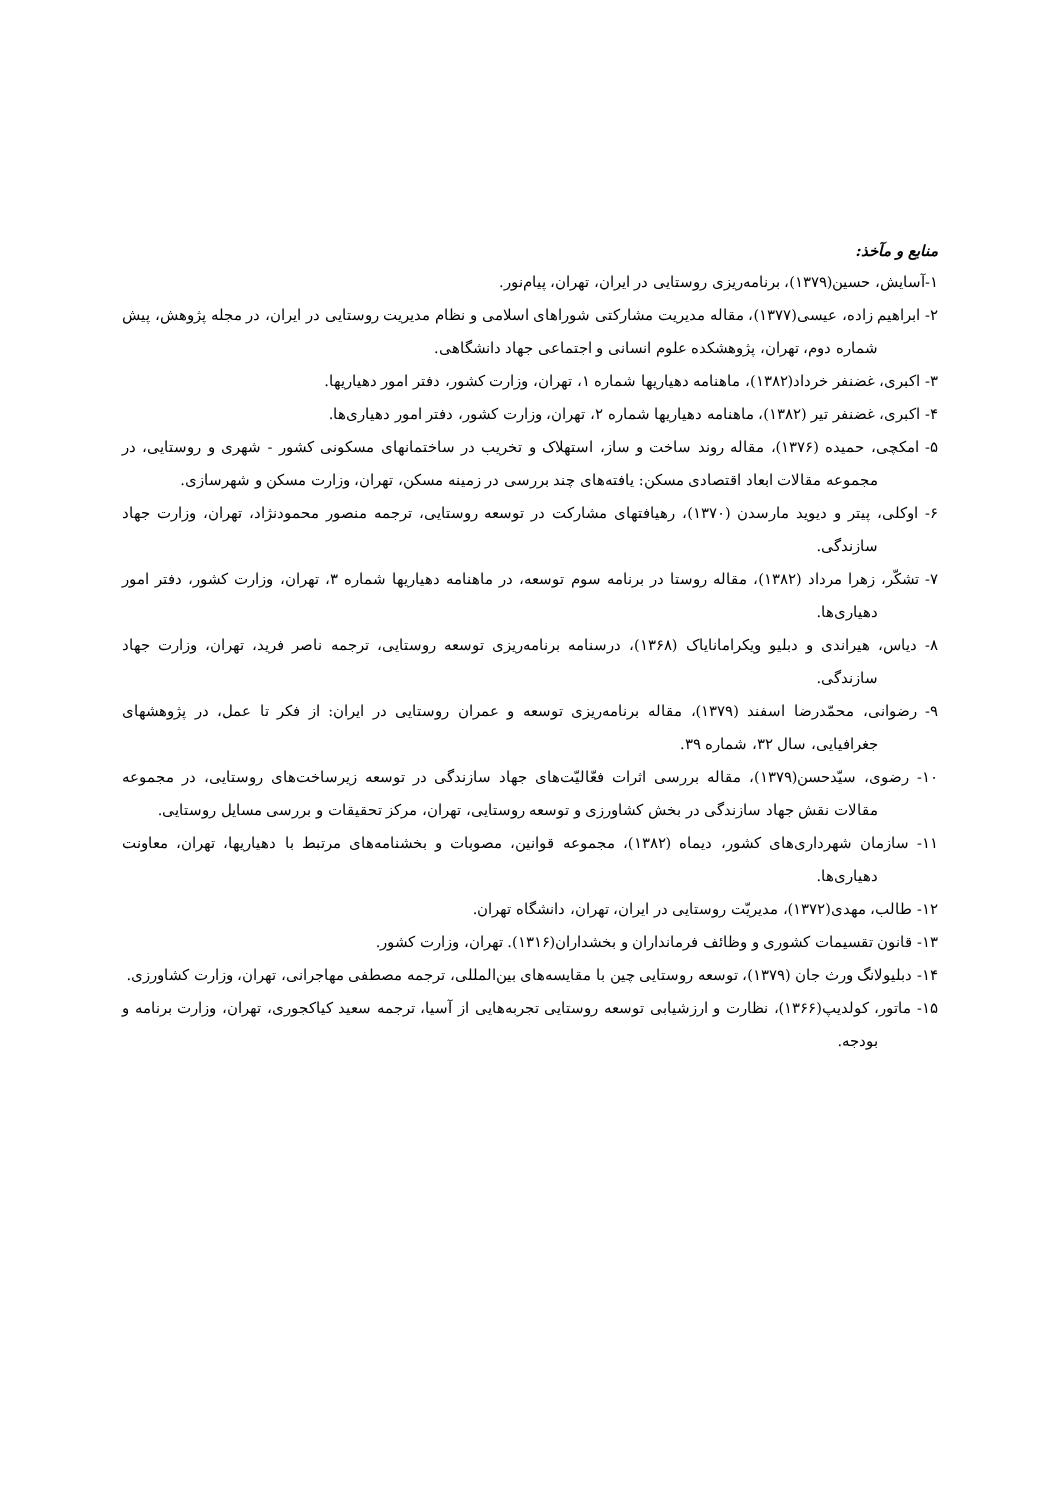منابع و مآخذ:
۱-آسایش، حسین(۱۳۷۹)، برنامه‌ریزی روستایی در ایران، تهران، پیام‌نور.
۲- ابراهیم زاده، عیسی(۱۳۷۷)، مقاله مدیریت مشارکتی شوراهای اسلامی و نظام مدیریت روستایی در ایران، در مجله پژوهش، پیش شماره دوم، تهران، پژوهشکده علوم انسانی و اجتماعی جهاد دانشگاهی.
۳- اکبری، غضنفر خرداد(۱۳۸۲)، ماهنامه دهیاریها شماره ۱، تهران، وزارت کشور، دفتر امور دهیاریها.
۴- اکبری، غضنفر تیر (۱۳۸۲)، ماهنامه دهیاریها شماره ۲، تهران، وزارت کشور، دفتر امور دهیاری‌ها.
۵- امکچی، حمیده (۱۳۷۶)، مقاله روند ساخت و ساز، استهلاک و تخریب در ساختمانهای مسکونی کشور - شهری و روستایی، در مجموعه مقالات ابعاد اقتصادی مسکن: یافته‌های چند بررسی در زمینه مسکن، تهران، وزارت مسکن و شهرسازی.
۶- اوکلی، پیتر و دیوید مارسدن (۱۳۷۰)، رهیافتهای مشارکت در توسعه روستایی، ترجمه منصور محمودنژاد، تهران، وزارت جهاد سازندگی.
۷- تشکّر، زهرا مرداد (۱۳۸۲)، مقاله روستا در برنامه سوم توسعه، در ماهنامه دهیاریها شماره ۳، تهران، وزارت کشور، دفتر امور دهیاری‌ها.
۸- دیاس، هیراندی و دبلیو ویکرامانایاک (۱۳۶۸)، درسنامه برنامه‌ریزی توسعه روستایی، ترجمه ناصر فرید، تهران، وزارت جهاد سازندگی.
۹- رضوانی، محمّدرضا اسفند (۱۳۷۹)، مقاله برنامه‌ریزی توسعه و عمران روستایی در ایران: از فکر تا عمل، در پژوهشهای جغرافیایی، سال ۳۲، شماره ۳۹.
۱۰- رضوی، سیّدحسن(۱۳۷۹)، مقاله بررسی اثرات فعّالیّت‌های جهاد سازندگی در توسعه زیرساخت‌های روستایی، در مجموعه مقالات نقش جهاد سازندگی در بخش کشاورزی و توسعه روستایی، تهران، مرکز تحقیقات و بررسی مسایل روستایی.
۱۱- سازمان شهرداری‌های کشور، دیماه (۱۳۸۲)، مجموعه قوانین، مصوبات و بخشنامه‌های مرتبط با دهیاریها، تهران، معاونت دهیاری‌ها.
۱۲- طالب، مهدی(۱۳۷۲)، مدیریّت روستایی در ایران، تهران، دانشگاه تهران.
۱۳- قانون تقسیمات کشوری و وظائف فرمانداران و بخشداران(۱۳۱۶). تهران، وزارت کشور.
۱۴- دبلیولانگ ورث جان (۱۳۷۹)، توسعه روستایی چین با مقایسه‌های بین‌المللی، ترجمه مصطفی مهاجرانی، تهران، وزارت کشاورزی.
۱۵- ماتور، کولدیپ(۱۳۶۶)، نظارت و ارزشیابی توسعه روستایی تجربه‌هایی از آسیا، ترجمه سعید کیاکجوری، تهران، وزارت برنامه و بودجه.